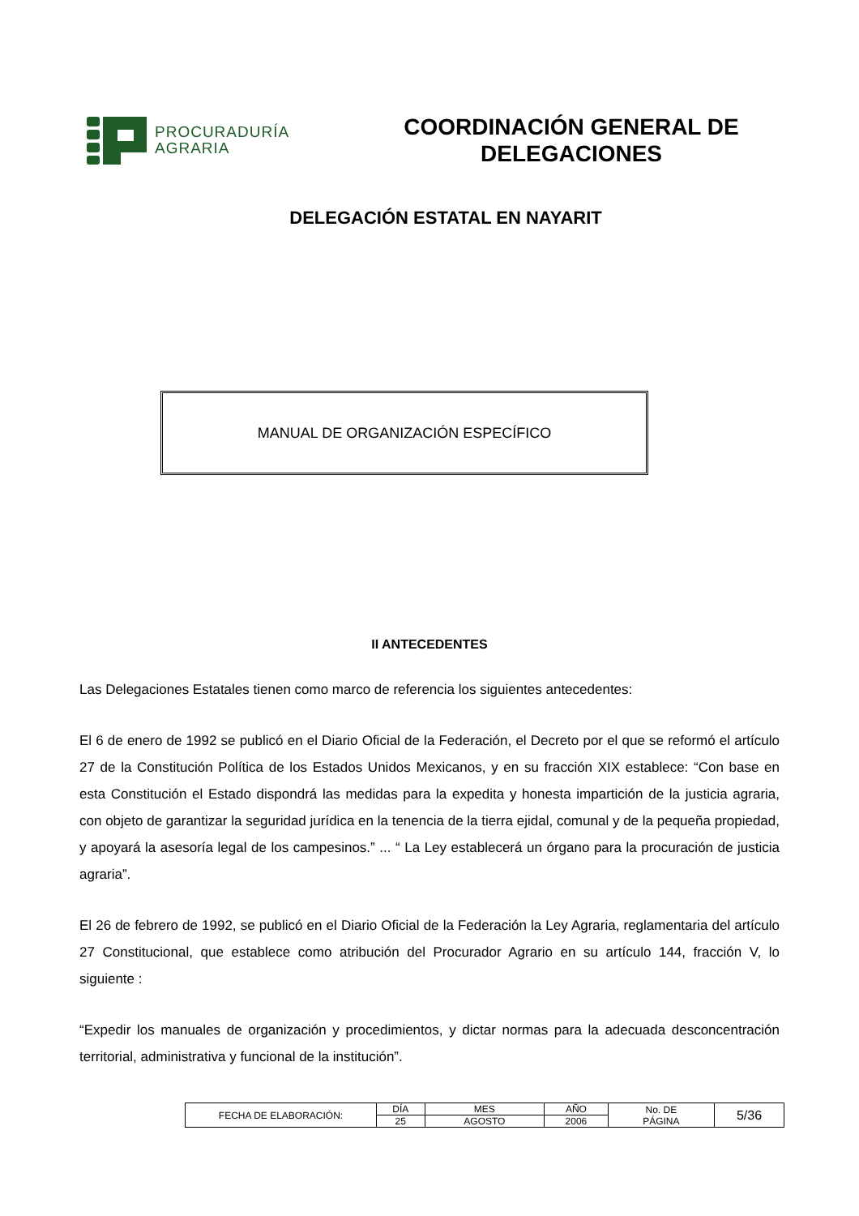PROCURADURÍA
AGRARIA
COORDINACIÓN GENERAL DE
DELEGACIONES
DELEGACIÓN ESTATAL EN NAYARIT
MANUAL DE ORGANIZACIÓN ESPECÍFICO
II ANTECEDENTES
Las Delegaciones Estatales tienen como marco de referencia los siguientes antecedentes:
El 6 de enero de 1992 se publicó en el Diario Oficial de la Federación, el Decreto por el que se reformó el artículo 27 de la Constitución Política de los Estados Unidos Mexicanos, y en su fracción XIX establece: “Con base en esta Constitución el Estado dispondrá las medidas para la expedita y honesta impartición de la justicia agraria, con objeto de garantizar la seguridad jurídica en la tenencia de la tierra ejidal, comunal y de la pequeña propiedad, y apoyará la asesoría legal de los campesinos.” ... “ La Ley establecerá un órgano para la procuración de justicia agraria”.
El 26 de febrero de 1992, se publicó en el Diario Oficial de la Federación la Ley Agraria, reglamentaria del artículo 27 Constitucional, que establece como atribución del Procurador Agrario en su artículo 144, fracción V, lo siguiente :
“Expedir los manuales de organización y procedimientos, y dictar normas para la adecuada desconcentración territorial, administrativa y funcional de la institución”.
| FECHA DE ELABORACIÓN: | DÍA | MES | AÑO | No. DE PÁGINA | 5/36 |
| | 25 | AGOSTO | 2006 | | |